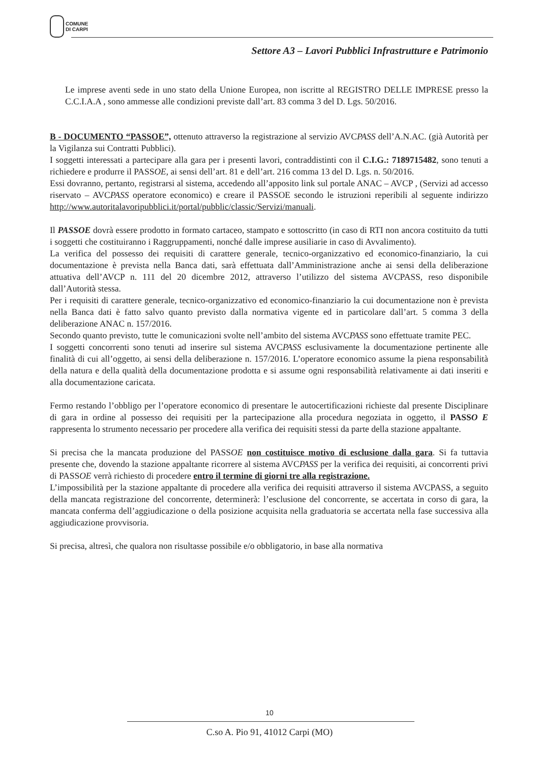COMUNE
DI CARPI
Settore A3 – Lavori Pubblici Infrastrutture e Patrimonio
Le imprese aventi sede in uno stato della Unione Europea, non iscritte al REGISTRO DELLE IMPRESE presso la C.C.I.A.A , sono ammesse alle condizioni previste dall’art. 83 comma 3 del D. Lgs. 50/2016.
B - DOCUMENTO “PASSOE”, ottenuto attraverso la registrazione al servizio AVCPASS dell’A.N.AC. (già Autorità per la Vigilanza sui Contratti Pubblici).
I soggetti interessati a partecipare alla gara per i presenti lavori, contraddistinti con il C.I.G.: 7189715482, sono tenuti a richiedere e produrre il PASSOE, ai sensi dell’art. 81 e dell’art. 216 comma 13 del D. Lgs. n. 50/2016.
Essi dovranno, pertanto, registrarsi al sistema, accedendo all’apposito link sul portale ANAC – AVCP , (Servizi ad accesso riservato – AVCPASS operatore economico) e creare il PASSOE secondo le istruzioni reperibili al seguente indirizzo http://www.autoritalavoripubblici.it/portal/pubblic/classic/Servizi/manuali.
Il PASSOE dovrà essere prodotto in formato cartaceo, stampato e sottoscritto (in caso di RTI non ancora costituito da tutti i soggetti che costituiranno i Raggruppamenti, nonché dalle imprese ausiliarie in caso di Avvalimento).
La verifica del possesso dei requisiti di carattere generale, tecnico-organizzativo ed economico-finanziario, la cui documentazione è prevista nella Banca dati, sarà effettuata dall’Amministrazione anche ai sensi della deliberazione attuativa dell’AVCP n. 111 del 20 dicembre 2012, attraverso l’utilizzo del sistema AVCPASS, reso disponibile dall’Autorità stessa.
Per i requisiti di carattere generale, tecnico-organizzativo ed economico-finanziario la cui documentazione non è prevista nella Banca dati è fatto salvo quanto previsto dalla normativa vigente ed in particolare dall’art. 5 comma 3 della deliberazione ANAC n. 157/2016.
Secondo quanto previsto, tutte le comunicazioni svolte nell’ambito del sistema AVCPASS sono effettuate tramite PEC.
I soggetti concorrenti sono tenuti ad inserire sul sistema AVCPASS esclusivamente la documentazione pertinente alle finalità di cui all’oggetto, ai sensi della deliberazione n. 157/2016. L’operatore economico assume la piena responsabilità della natura e della qualità della documentazione prodotta e si assume ogni responsabilità relativamente ai dati inseriti e alla documentazione caricata.
Fermo restando l’obbligo per l’operatore economico di presentare le autocertificazioni richieste dal presente Disciplinare di gara in ordine al possesso dei requisiti per la partecipazione alla procedura negoziata in oggetto, il PASSO E rappresenta lo strumento necessario per procedere alla verifica dei requisiti stessi da parte della stazione appaltante.
Si precisa che la mancata produzione del PASSOE non costituisce motivo di esclusione dalla gara. Si fa tuttavia presente che, dovendo la stazione appaltante ricorrere al sistema AVCPASS per la verifica dei requisiti, ai concorrenti privi di PASSOE verrà richiesto di procedere entro il termine di giorni tre alla registrazione.
L’impossibilità per la stazione appaltante di procedere alla verifica dei requisiti attraverso il sistema AVCPASS, a seguito della mancata registrazione del concorrente, determinerà: l’esclusione del concorrente, se accertata in corso di gara, la mancata conferma dell’aggiudicazione o della posizione acquisita nella graduatoria se accertata nella fase successiva alla aggiudicazione provvisoria.
Si precisa, altresì, che qualora non risultasse possibile e/o obbligatorio, in base alla normativa
10
C.so A. Pio 91, 41012 Carpi (MO)